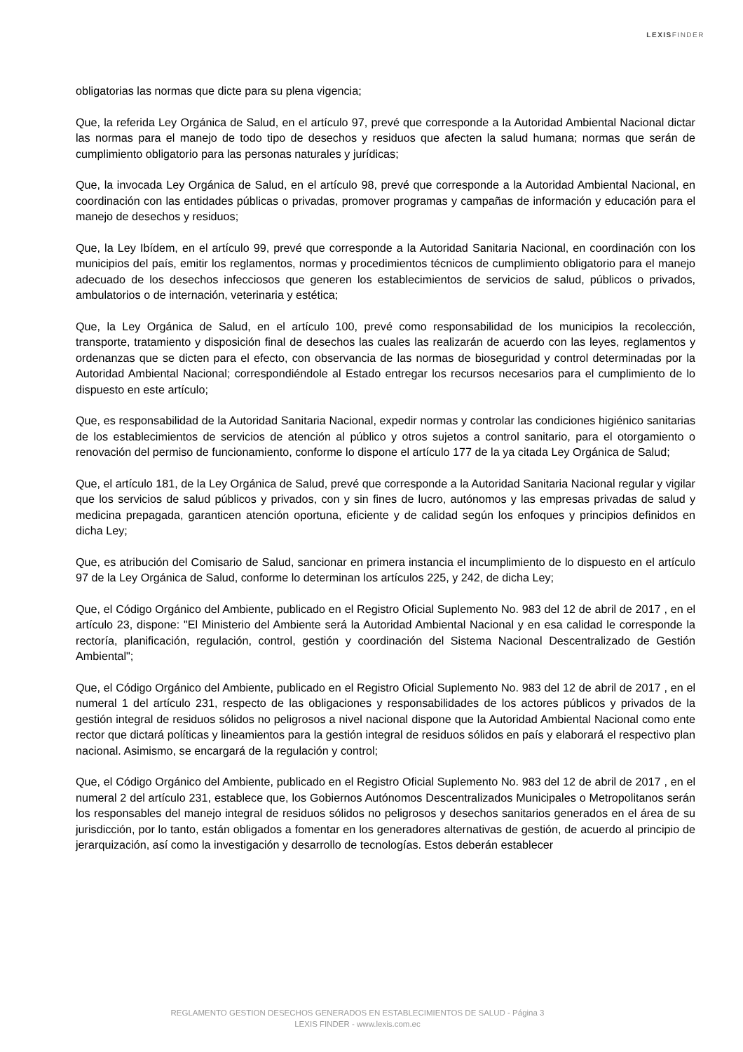LEXISFINDER
obligatorias las normas que dicte para su plena vigencia;
Que, la referida Ley Orgánica de Salud, en el artículo 97, prevé que corresponde a la Autoridad Ambiental Nacional dictar las normas para el manejo de todo tipo de desechos y residuos que afecten la salud humana; normas que serán de cumplimiento obligatorio para las personas naturales y jurídicas;
Que, la invocada Ley Orgánica de Salud, en el artículo 98, prevé que corresponde a la Autoridad Ambiental Nacional, en coordinación con las entidades públicas o privadas, promover programas y campañas de información y educación para el manejo de desechos y residuos;
Que, la Ley Ibídem, en el artículo 99, prevé que corresponde a la Autoridad Sanitaria Nacional, en coordinación con los municipios del país, emitir los reglamentos, normas y procedimientos técnicos de cumplimiento obligatorio para el manejo adecuado de los desechos infecciosos que generen los establecimientos de servicios de salud, públicos o privados, ambulatorios o de internación, veterinaria y estética;
Que, la Ley Orgánica de Salud, en el artículo 100, prevé como responsabilidad de los municipios la recolección, transporte, tratamiento y disposición final de desechos las cuales las realizarán de acuerdo con las leyes, reglamentos y ordenanzas que se dicten para el efecto, con observancia de las normas de bioseguridad y control determinadas por la Autoridad Ambiental Nacional; correspondiéndole al Estado entregar los recursos necesarios para el cumplimiento de lo dispuesto en este artículo;
Que, es responsabilidad de la Autoridad Sanitaria Nacional, expedir normas y controlar las condiciones higiénico sanitarias de los establecimientos de servicios de atención al público y otros sujetos a control sanitario, para el otorgamiento o renovación del permiso de funcionamiento, conforme lo dispone el artículo 177 de la ya citada Ley Orgánica de Salud;
Que, el artículo 181, de la Ley Orgánica de Salud, prevé que corresponde a la Autoridad Sanitaria Nacional regular y vigilar que los servicios de salud públicos y privados, con y sin fines de lucro, autónomos y las empresas privadas de salud y medicina prepagada, garanticen atención oportuna, eficiente y de calidad según los enfoques y principios definidos en dicha Ley;
Que, es atribución del Comisario de Salud, sancionar en primera instancia el incumplimiento de lo dispuesto en el artículo 97 de la Ley Orgánica de Salud, conforme lo determinan los artículos 225, y 242, de dicha Ley;
Que, el Código Orgánico del Ambiente, publicado en el Registro Oficial Suplemento No. 983 del 12 de abril de 2017 , en el artículo 23, dispone: "El Ministerio del Ambiente será la Autoridad Ambiental Nacional y en esa calidad le corresponde la rectoría, planificación, regulación, control, gestión y coordinación del Sistema Nacional Descentralizado de Gestión Ambiental";
Que, el Código Orgánico del Ambiente, publicado en el Registro Oficial Suplemento No. 983 del 12 de abril de 2017 , en el numeral 1 del artículo 231, respecto de las obligaciones y responsabilidades de los actores públicos y privados de la gestión integral de residuos sólidos no peligrosos a nivel nacional dispone que la Autoridad Ambiental Nacional como ente rector que dictará políticas y lineamientos para la gestión integral de residuos sólidos en país y elaborará el respectivo plan nacional. Asimismo, se encargará de la regulación y control;
Que, el Código Orgánico del Ambiente, publicado en el Registro Oficial Suplemento No. 983 del 12 de abril de 2017 , en el numeral 2 del artículo 231, establece que, los Gobiernos Autónomos Descentralizados Municipales o Metropolitanos serán los responsables del manejo integral de residuos sólidos no peligrosos y desechos sanitarios generados en el área de su jurisdicción, por lo tanto, están obligados a fomentar en los generadores alternativas de gestión, de acuerdo al principio de jerarquización, así como la investigación y desarrollo de tecnologías. Estos deberán establecer
REGLAMENTO GESTION DESECHOS GENERADOS EN ESTABLECIMIENTOS DE SALUD - Página 3
LEXIS FINDER - www.lexis.com.ec